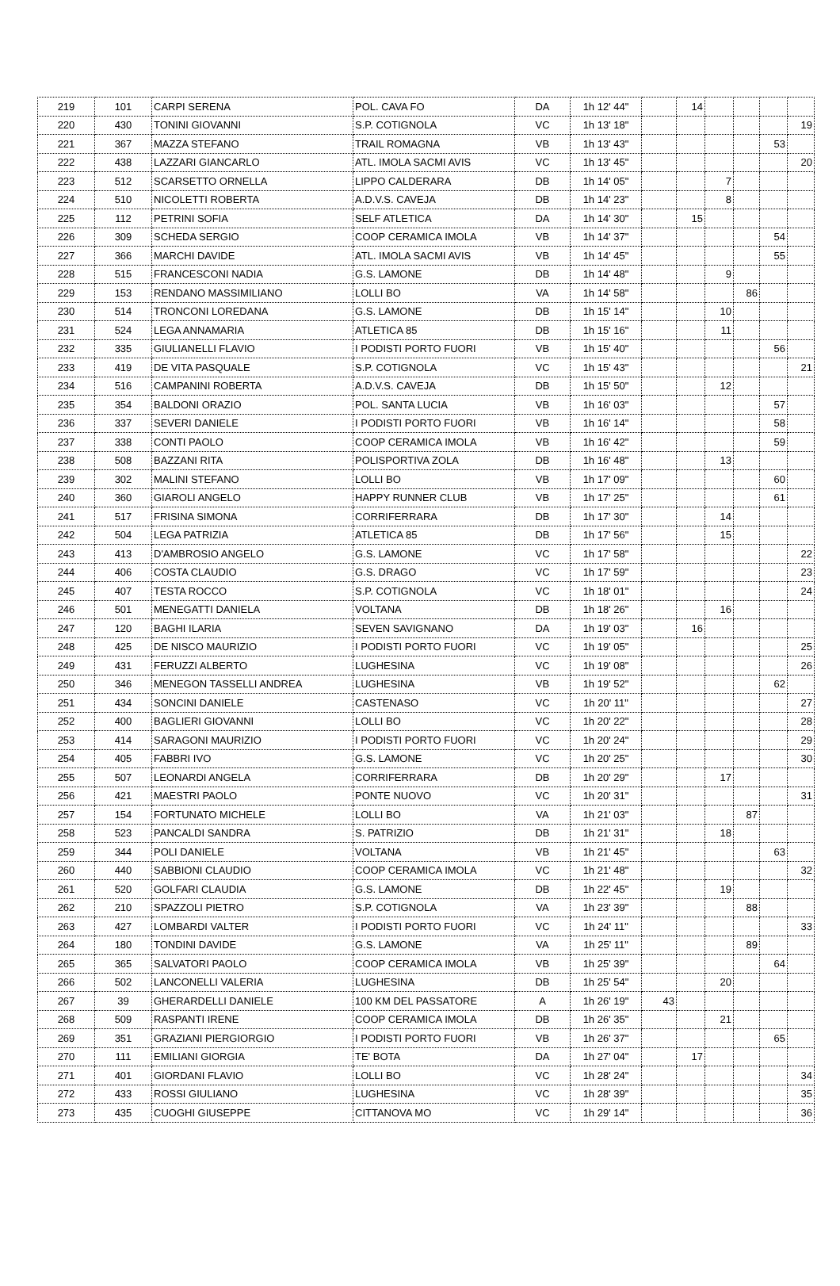| 219 | 101 | CARPI SERENA | POL. CAVA FO | DA | 1h 12' 44" | | 14 | | | | |
| 220 | 430 | TONINI GIOVANNI | S.P. COTIGNOLA | VC | 1h 13' 18" | | | | | | 19 |
| 221 | 367 | MAZZA STEFANO | TRAIL ROMAGNA | VB | 1h 13' 43" | | | | | 53 | |
| 222 | 438 | LAZZARI GIANCARLO | ATL. IMOLA SACMI AVIS | VC | 1h 13' 45" | | | | | | 20 |
| 223 | 512 | SCARSETTO ORNELLA | LIPPO CALDERARA | DB | 1h 14' 05" | | | 7 | | | |
| 224 | 510 | NICOLETTI ROBERTA | A.D.V.S. CAVEJA | DB | 1h 14' 23" | | | 8 | | | |
| 225 | 112 | PETRINI SOFIA | SELF ATLETICA | DA | 1h 14' 30" | | 15 | | | | |
| 226 | 309 | SCHEDA SERGIO | COOP CERAMICA IMOLA | VB | 1h 14' 37" | | | | | 54 | |
| 227 | 366 | MARCHI DAVIDE | ATL. IMOLA SACMI AVIS | VB | 1h 14' 45" | | | | | 55 | |
| 228 | 515 | FRANCESCONI NADIA | G.S. LAMONE | DB | 1h 14' 48" | | | 9 | | | |
| 229 | 153 | RENDANO MASSIMILIANO | LOLLI BO | VA | 1h 14' 58" | | | | 86 | | |
| 230 | 514 | TRONCONI LOREDANA | G.S. LAMONE | DB | 1h 15' 14" | | | 10 | | | |
| 231 | 524 | LEGA ANNAMARIA | ATLETICA 85 | DB | 1h 15' 16" | | | 11 | | | |
| 232 | 335 | GIULIANELLI FLAVIO | I PODISTI PORTO FUORI | VB | 1h 15' 40" | | | | | 56 | |
| 233 | 419 | DE VITA PASQUALE | S.P. COTIGNOLA | VC | 1h 15' 43" | | | | | | 21 |
| 234 | 516 | CAMPANINI ROBERTA | A.D.V.S. CAVEJA | DB | 1h 15' 50" | | | 12 | | | |
| 235 | 354 | BALDONI ORAZIO | POL. SANTA LUCIA | VB | 1h 16' 03" | | | | | 57 | |
| 236 | 337 | SEVERI DANIELE | I PODISTI PORTO FUORI | VB | 1h 16' 14" | | | | | 58 | |
| 237 | 338 | CONTI PAOLO | COOP CERAMICA IMOLA | VB | 1h 16' 42" | | | | | 59 | |
| 238 | 508 | BAZZANI RITA | POLISPORTIVA ZOLA | DB | 1h 16' 48" | | | 13 | | | |
| 239 | 302 | MALINI STEFANO | LOLLI BO | VB | 1h 17' 09" | | | | | 60 | |
| 240 | 360 | GIAROLI ANGELO | HAPPY RUNNER CLUB | VB | 1h 17' 25" | | | | | 61 | |
| 241 | 517 | FRISINA SIMONA | CORRIFERRARA | DB | 1h 17' 30" | | | 14 | | | |
| 242 | 504 | LEGA PATRIZIA | ATLETICA 85 | DB | 1h 17' 56" | | | 15 | | | |
| 243 | 413 | D'AMBROSIO ANGELO | G.S. LAMONE | VC | 1h 17' 58" | | | | | | 22 |
| 244 | 406 | COSTA CLAUDIO | G.S. DRAGO | VC | 1h 17' 59" | | | | | | 23 |
| 245 | 407 | TESTA ROCCO | S.P. COTIGNOLA | VC | 1h 18' 01" | | | | | | 24 |
| 246 | 501 | MENEGATTI DANIELA | VOLTANA | DB | 1h 18' 26" | | | 16 | | | |
| 247 | 120 | BAGHI ILARIA | SEVEN SAVIGNANO | DA | 1h 19' 03" | | 16 | | | | |
| 248 | 425 | DE NISCO MAURIZIO | I PODISTI PORTO FUORI | VC | 1h 19' 05" | | | | | | 25 |
| 249 | 431 | FERUZZI ALBERTO | LUGHESINA | VC | 1h 19' 08" | | | | | | 26 |
| 250 | 346 | MENEGON TASSELLI ANDREA | LUGHESINA | VB | 1h 19' 52" | | | | | 62 | |
| 251 | 434 | SONCINI DANIELE | CASTENASO | VC | 1h 20' 11" | | | | | | 27 |
| 252 | 400 | BAGLIERI GIOVANNI | LOLLI BO | VC | 1h 20' 22" | | | | | | 28 |
| 253 | 414 | SARAGONI MAURIZIO | I PODISTI PORTO FUORI | VC | 1h 20' 24" | | | | | | 29 |
| 254 | 405 | FABBRI IVO | G.S. LAMONE | VC | 1h 20' 25" | | | | | | 30 |
| 255 | 507 | LEONARDI ANGELA | CORRIFERRARA | DB | 1h 20' 29" | | | 17 | | | |
| 256 | 421 | MAESTRI PAOLO | PONTE NUOVO | VC | 1h 20' 31" | | | | | | 31 |
| 257 | 154 | FORTUNATO MICHELE | LOLLI BO | VA | 1h 21' 03" | | | | 87 | | |
| 258 | 523 | PANCALDI SANDRA | S. PATRIZIO | DB | 1h 21' 31" | | | 18 | | | |
| 259 | 344 | POLI DANIELE | VOLTANA | VB | 1h 21' 45" | | | | | 63 | |
| 260 | 440 | SABBIONI CLAUDIO | COOP CERAMICA IMOLA | VC | 1h 21' 48" | | | | | | 32 |
| 261 | 520 | GOLFARI CLAUDIA | G.S. LAMONE | DB | 1h 22' 45" | | | 19 | | | |
| 262 | 210 | SPAZZOLI PIETRO | S.P. COTIGNOLA | VA | 1h 23' 39" | | | | 88 | | |
| 263 | 427 | LOMBARDI VALTER | I PODISTI PORTO FUORI | VC | 1h 24' 11" | | | | | | 33 |
| 264 | 180 | TONDINI DAVIDE | G.S. LAMONE | VA | 1h 25' 11" | | | | 89 | | |
| 265 | 365 | SALVATORI PAOLO | COOP CERAMICA IMOLA | VB | 1h 25' 39" | | | | | 64 | |
| 266 | 502 | LANCONELLI VALERIA | LUGHESINA | DB | 1h 25' 54" | | | 20 | | | |
| 267 | 39 | GHERARDELLI DANIELE | 100 KM DEL PASSATORE | A | 1h 26' 19" | 43 | | | | | |
| 268 | 509 | RASPANTI IRENE | COOP CERAMICA IMOLA | DB | 1h 26' 35" | | | 21 | | | |
| 269 | 351 | GRAZIANI PIERGIORGIO | I PODISTI PORTO FUORI | VB | 1h 26' 37" | | | | | 65 | |
| 270 | 111 | EMILIANI GIORGIA | TE' BOTA | DA | 1h 27' 04" | | 17 | | | | |
| 271 | 401 | GIORDANI FLAVIO | LOLLI BO | VC | 1h 28' 24" | | | | | | 34 |
| 272 | 433 | ROSSI GIULIANO | LUGHESINA | VC | 1h 28' 39" | | | | | | 35 |
| 273 | 435 | CUOGHI GIUSEPPE | CITTANOVA MO | VC | 1h 29' 14" | | | | | | 36 |